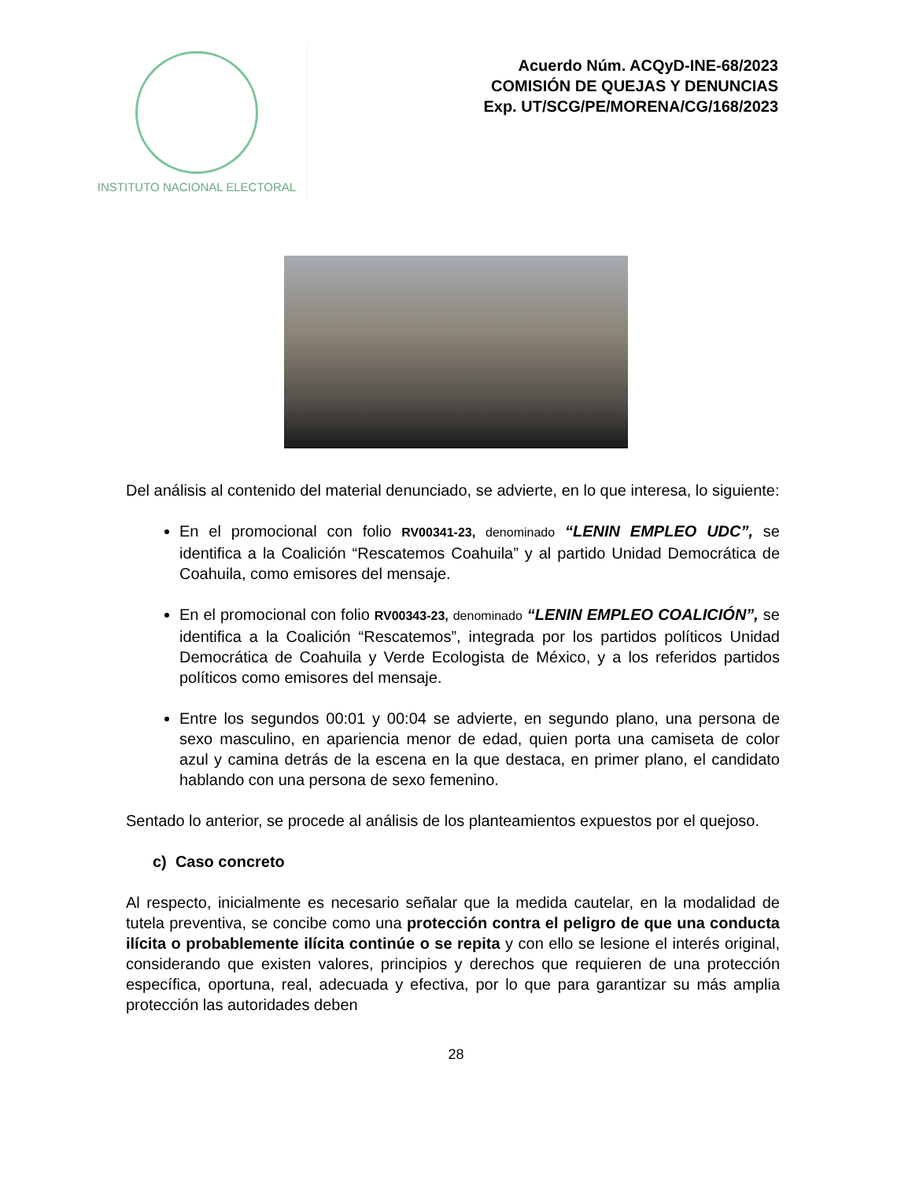INSTITUTO NACIONAL ELECTORAL
Acuerdo Núm. ACQyD-INE-68/2023
COMISIÓN DE QUEJAS Y DENUNCIAS
Exp. UT/SCG/PE/MORENA/CG/168/2023
Del análisis al contenido del material denunciado, se advierte, en lo que interesa, lo siguiente:
En el promocional con folio RV00341-23, denominado “LENIN EMPLEO UDC”, se identifica a la Coalición “Rescatemos Coahuila” y al partido Unidad Democrática de Coahuila, como emisores del mensaje.
En el promocional con folio RV00343-23, denominado “LENIN EMPLEO COALICIÓN”, se identifica a la Coalición “Rescatemos”, integrada por los partidos políticos Unidad Democrática de Coahuila y Verde Ecologista de México, y a los referidos partidos políticos como emisores del mensaje.
Entre los segundos 00:01 y 00:04 se advierte, en segundo plano, una persona de sexo masculino, en apariencia menor de edad, quien porta una camiseta de color azul y camina detrás de la escena en la que destaca, en primer plano, el candidato hablando con una persona de sexo femenino.
Sentado lo anterior, se procede al análisis de los planteamientos expuestos por el quejoso.
c) Caso concreto
Al respecto, inicialmente es necesario señalar que la medida cautelar, en la modalidad de tutela preventiva, se concibe como una protección contra el peligro de que una conducta ilícita o probablemente ilícita continúe o se repita y con ello se lesione el interés original, considerando que existen valores, principios y derechos que requieren de una protección específica, oportuna, real, adecuada y efectiva, por lo que para garantizar su más amplia protección las autoridades deben
28